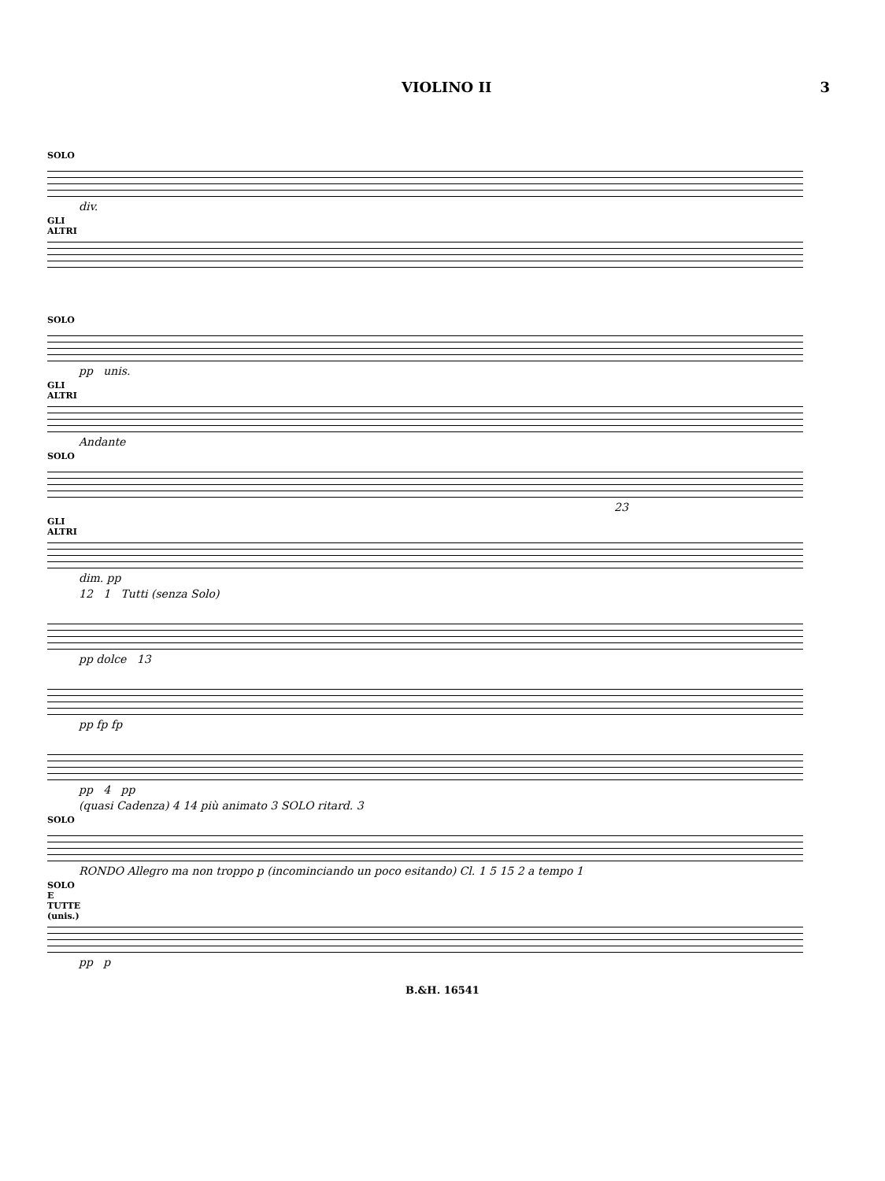VIOLINO II 3
SOLO
div.
GLI ALTRI
SOLO
pp unis.
GLI ALTRI
Andante
SOLO
23
GLI ALTRI
dim. pp
12 1 Tutti (senza Solo)
pp dolce 13
pp fp fp
pp 4 pp
(quasi Cadenza) 4 14 più animato 3 SOLO ritard. 3
SOLO
RONDO Allegro ma non troppo p (incominciando un poco esitando) Cl. 1 5 15 2 a tempo 1
SOLO E TUTTE (unis.)
pp p
B.&H. 16541